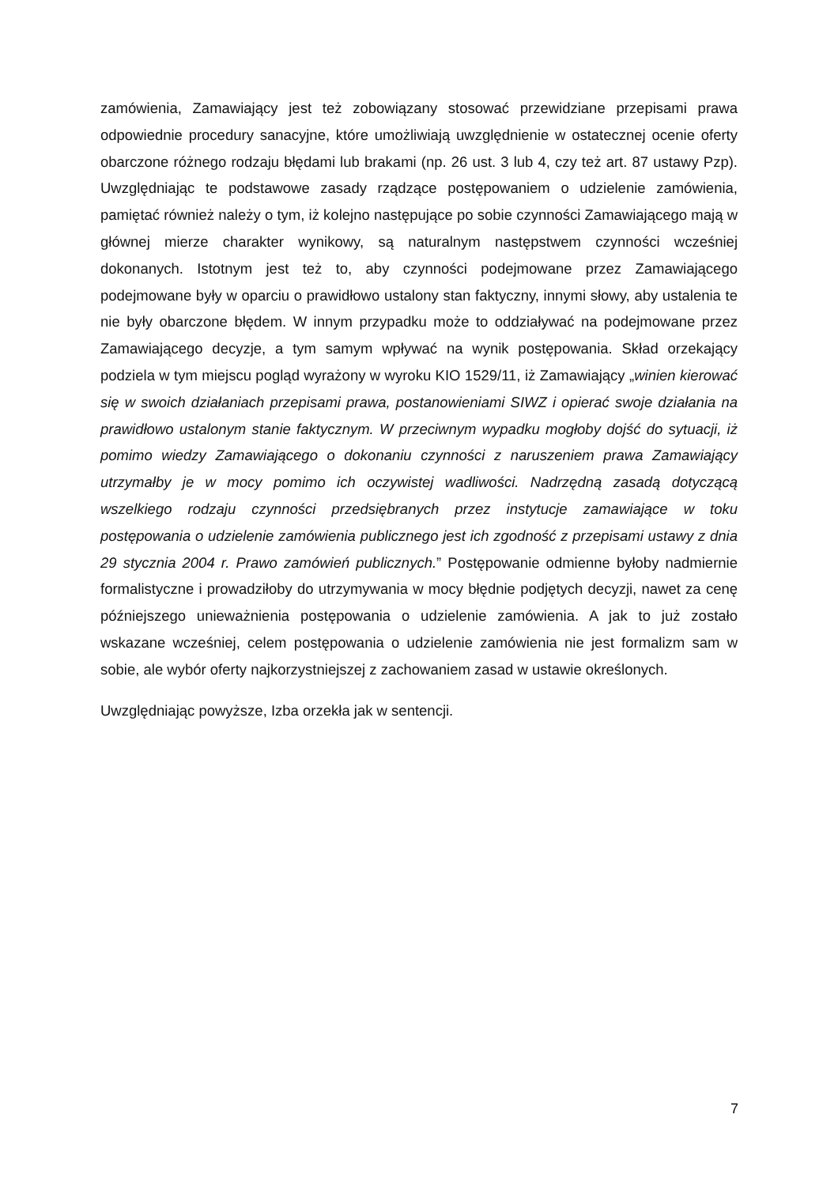zamówienia, Zamawiający jest też zobowiązany stosować przewidziane przepisami prawa odpowiednie procedury sanacyjne, które umożliwiają uwzględnienie w ostatecznej ocenie oferty obarczone różnego rodzaju błędami lub brakami (np. 26 ust. 3 lub 4, czy też art. 87 ustawy Pzp). Uwzględniając te podstawowe zasady rządzące postępowaniem o udzielenie zamówienia, pamiętać również należy o tym, iż kolejno następujące po sobie czynności Zamawiającego mają w głównej mierze charakter wynikowy, są naturalnym następstwem czynności wcześniej dokonanych. Istotnym jest też to, aby czynności podejmowane przez Zamawiającego podejmowane były w oparciu o prawidłowo ustalony stan faktyczny, innymi słowy, aby ustalenia te nie były obarczone błędem. W innym przypadku może to oddziaływać na podejmowane przez Zamawiającego decyzje, a tym samym wpływać na wynik postępowania. Skład orzekający podziela w tym miejscu pogląd wyrażony w wyroku KIO 1529/11, iż Zamawiający „winien kierować się w swoich działaniach przepisami prawa, postanowieniami SIWZ i opierać swoje działania na prawidłowo ustalonym stanie faktycznym. W przeciwnym wypadku mogłoby dojść do sytuacji, iż pomimo wiedzy Zamawiającego o dokonaniu czynności z naruszeniem prawa Zamawiający utrzymałby je w mocy pomimo ich oczywistej wadliwości. Nadrzędną zasadą dotyczącą wszelkiego rodzaju czynności przedsiębranych przez instytucje zamawiające w toku postępowania o udzielenie zamówienia publicznego jest ich zgodność z przepisami ustawy z dnia 29 stycznia 2004 r. Prawo zamówień publicznych.” Postępowanie odmienne byłoby nadmiernie formalistyczne i prowadziłoby do utrzymywania w mocy błędnie podjętych decyzji, nawet za cenę późniejszego unieważnienia postępowania o udzielenie zamówienia. A jak to już zostało wskazane wcześniej, celem postępowania o udzielenie zamówienia nie jest formalizm sam w sobie, ale wybór oferty najkorzystniejszej z zachowaniem zasad w ustawie określonych.
Uwzględniając powyższe, Izba orzekła jak w sentencji.
7